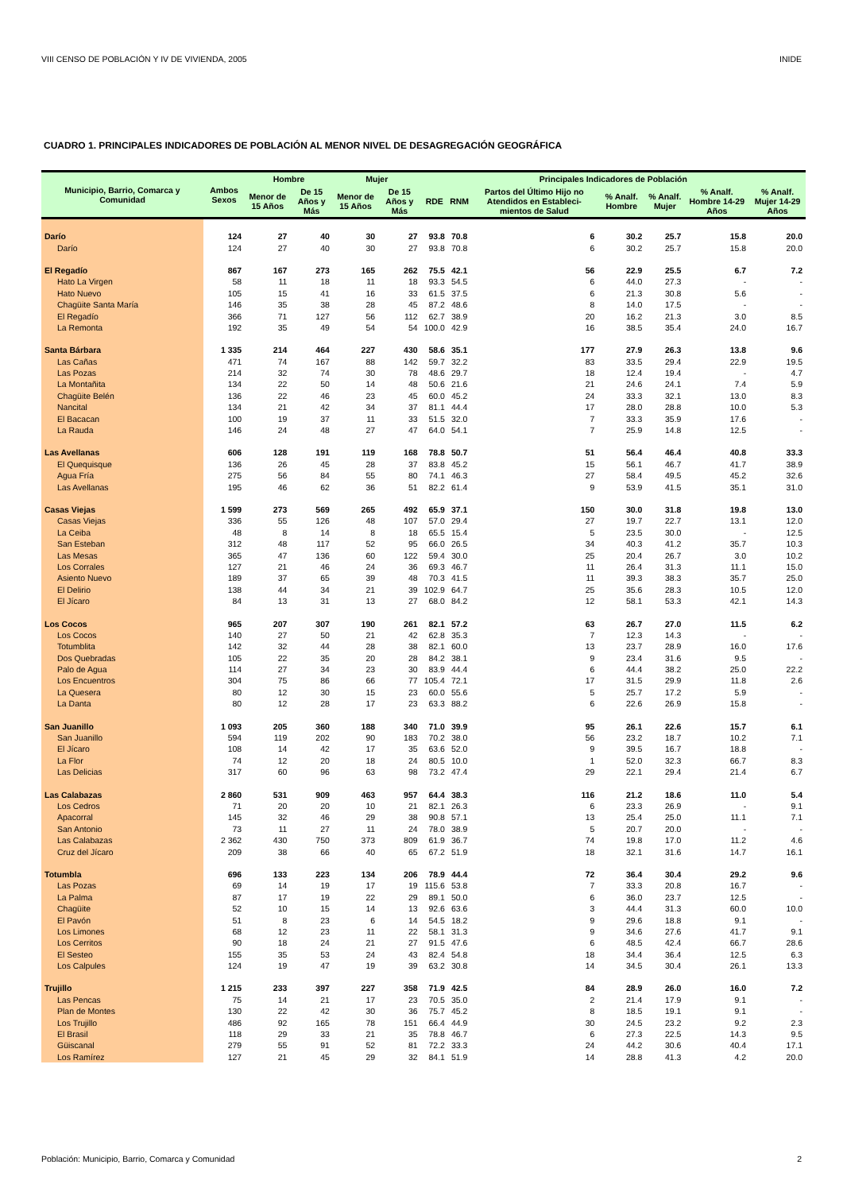VIII CENSO DE POBLACIÓN Y IV DE VIVIENDA, 2005 INIDE
CUADRO 1. PRINCIPALES INDICADORES DE POBLACIÓN AL MENOR NIVEL DE DESAGREGACIÓN GEOGRÁFICA
| Municipio, Barrio, Comarca y Comunidad | Ambos Sexos | Hombre | | Mujer | | Principales Indicadores de Población | | | | | | |
| --- | --- | --- | --- | --- | --- | --- | --- | --- | --- | --- | --- | --- |
| | | Menor de 15 Años | De 15 Años y Más | Menor de 15 Años | De 15 Años y Más | RDE | RNM | Partos del Último Hijo no Atendidos en Estableci-mientos de Salud | % Analf. Hombre | % Analf. Mujer | % Analf. Hombre 14-29 Años | % Analf. Mujer 14-29 Años |
| Darío | 124 | 27 | 40 | 30 | 27 | 93.8 | 70.8 | 6 | 30.2 | 25.7 | 15.8 | 20.0 |
| Darío | 124 | 27 | 40 | 30 | 27 | 93.8 | 70.8 | 6 | 30.2 | 25.7 | 15.8 | 20.0 |
| El Regadío | 867 | 167 | 273 | 165 | 262 | 75.5 | 42.1 | 56 | 22.9 | 25.5 | 6.7 | 7.2 |
| Hato La Virgen | 58 | 11 | 18 | 11 | 18 | 93.3 | 54.5 | 6 | 44.0 | 27.3 | - | - |
| Hato Nuevo | 105 | 15 | 41 | 16 | 33 | 61.5 | 37.5 | 6 | 21.3 | 30.8 | 5.6 | - |
| Chagüite Santa María | 146 | 35 | 38 | 28 | 45 | 87.2 | 48.6 | 8 | 14.0 | 17.5 | - | - |
| El Regadío | 366 | 71 | 127 | 56 | 112 | 62.7 | 38.9 | 20 | 16.2 | 21.3 | 3.0 | 8.5 |
| La Remonta | 192 | 35 | 49 | 54 | 54 | 100.0 | 42.9 | 16 | 38.5 | 35.4 | 24.0 | 16.7 |
| Santa Bárbara | 1 335 | 214 | 464 | 227 | 430 | 58.6 | 35.1 | 177 | 27.9 | 26.3 | 13.8 | 9.6 |
| Las Cañas | 471 | 74 | 167 | 88 | 142 | 59.7 | 32.2 | 83 | 33.5 | 29.4 | 22.9 | 19.5 |
| Las Pozas | 214 | 32 | 74 | 30 | 78 | 48.6 | 29.7 | 18 | 12.4 | 19.4 | - | 4.7 |
| La Montañita | 134 | 22 | 50 | 14 | 48 | 50.6 | 21.6 | 21 | 24.6 | 24.1 | 7.4 | 5.9 |
| Chagüite Belén | 136 | 22 | 46 | 23 | 45 | 60.0 | 45.2 | 24 | 33.3 | 32.1 | 13.0 | 8.3 |
| Nancital | 134 | 21 | 42 | 34 | 37 | 81.1 | 44.4 | 17 | 28.0 | 28.8 | 10.0 | 5.3 |
| El Bacacan | 100 | 19 | 37 | 11 | 33 | 51.5 | 32.0 | 7 | 33.3 | 35.9 | 17.6 | - |
| La Rauda | 146 | 24 | 48 | 27 | 47 | 64.0 | 54.1 | 7 | 25.9 | 14.8 | 12.5 | - |
| Las Avellanas | 606 | 128 | 191 | 119 | 168 | 78.8 | 50.7 | 51 | 56.4 | 46.4 | 40.8 | 33.3 |
| El Quequisque | 136 | 26 | 45 | 28 | 37 | 83.8 | 45.2 | 15 | 56.1 | 46.7 | 41.7 | 38.9 |
| Agua Fría | 275 | 56 | 84 | 55 | 80 | 74.1 | 46.3 | 27 | 58.4 | 49.5 | 45.2 | 32.6 |
| Las Avellanas | 195 | 46 | 62 | 36 | 51 | 82.2 | 61.4 | 9 | 53.9 | 41.5 | 35.1 | 31.0 |
| Casas Viejas | 1 599 | 273 | 569 | 265 | 492 | 65.9 | 37.1 | 150 | 30.0 | 31.8 | 19.8 | 13.0 |
| Casas Viejas | 336 | 55 | 126 | 48 | 107 | 57.0 | 29.4 | 27 | 19.7 | 22.7 | 13.1 | 12.0 |
| La Ceiba | 48 | 8 | 14 | 8 | 18 | 65.5 | 15.4 | 5 | 23.5 | 30.0 | - | 12.5 |
| San Esteban | 312 | 48 | 117 | 52 | 95 | 66.0 | 26.5 | 34 | 40.3 | 41.2 | 35.7 | 10.3 |
| Las Mesas | 365 | 47 | 136 | 60 | 122 | 59.4 | 30.0 | 25 | 20.4 | 26.7 | 3.0 | 10.2 |
| Los Corrales | 127 | 21 | 46 | 24 | 36 | 69.3 | 46.7 | 11 | 26.4 | 31.3 | 11.1 | 15.0 |
| Asiento Nuevo | 189 | 37 | 65 | 39 | 48 | 70.3 | 41.5 | 11 | 39.3 | 38.3 | 35.7 | 25.0 |
| El Delirio | 138 | 44 | 34 | 21 | 39 | 102.9 | 64.7 | 25 | 35.6 | 28.3 | 10.5 | 12.0 |
| El Jícaro | 84 | 13 | 31 | 13 | 27 | 68.0 | 84.2 | 12 | 58.1 | 53.3 | 42.1 | 14.3 |
| Los Cocos | 965 | 207 | 307 | 190 | 261 | 82.1 | 57.2 | 63 | 26.7 | 27.0 | 11.5 | 6.2 |
| Los Cocos | 140 | 27 | 50 | 21 | 42 | 62.8 | 35.3 | 7 | 12.3 | 14.3 | - | - |
| Totumblita | 142 | 32 | 44 | 28 | 38 | 82.1 | 60.0 | 13 | 23.7 | 28.9 | 16.0 | 17.6 |
| Dos Quebradas | 105 | 22 | 35 | 20 | 28 | 84.2 | 38.1 | 9 | 23.4 | 31.6 | 9.5 | - |
| Palo de Agua | 114 | 27 | 34 | 23 | 30 | 83.9 | 44.4 | 6 | 44.4 | 38.2 | 25.0 | 22.2 |
| Los Encuentros | 304 | 75 | 86 | 66 | 77 | 105.4 | 72.1 | 17 | 31.5 | 29.9 | 11.8 | 2.6 |
| La Quesera | 80 | 12 | 30 | 15 | 23 | 60.0 | 55.6 | 5 | 25.7 | 17.2 | 5.9 | - |
| La Danta | 80 | 12 | 28 | 17 | 23 | 63.3 | 88.2 | 6 | 22.6 | 26.9 | 15.8 | - |
| San Juanillo | 1 093 | 205 | 360 | 188 | 340 | 71.0 | 39.9 | 95 | 26.1 | 22.6 | 15.7 | 6.1 |
| San Juanillo | 594 | 119 | 202 | 90 | 183 | 70.2 | 38.0 | 56 | 23.2 | 18.7 | 10.2 | 7.1 |
| El Jícaro | 108 | 14 | 42 | 17 | 35 | 63.6 | 52.0 | 9 | 39.5 | 16.7 | 18.8 | - |
| La Flor | 74 | 12 | 20 | 18 | 24 | 80.5 | 10.0 | 1 | 52.0 | 32.3 | 66.7 | 8.3 |
| Las Delicias | 317 | 60 | 96 | 63 | 98 | 73.2 | 47.4 | 29 | 22.1 | 29.4 | 21.4 | 6.7 |
| Las Calabazas | 2 860 | 531 | 909 | 463 | 957 | 64.4 | 38.3 | 116 | 21.2 | 18.6 | 11.0 | 5.4 |
| Los Cedros | 71 | 20 | 20 | 10 | 21 | 82.1 | 26.3 | 6 | 23.3 | 26.9 | - | 9.1 |
| Apacorral | 145 | 32 | 46 | 29 | 38 | 90.8 | 57.1 | 13 | 25.4 | 25.0 | 11.1 | 7.1 |
| San Antonio | 73 | 11 | 27 | 11 | 24 | 78.0 | 38.9 | 5 | 20.7 | 20.0 | - | - |
| Las Calabazas | 2 362 | 430 | 750 | 373 | 809 | 61.9 | 36.7 | 74 | 19.8 | 17.0 | 11.2 | 4.6 |
| Cruz del Jícaro | 209 | 38 | 66 | 40 | 65 | 67.2 | 51.9 | 18 | 32.1 | 31.6 | 14.7 | 16.1 |
| Totumbla | 696 | 133 | 223 | 134 | 206 | 78.9 | 44.4 | 72 | 36.4 | 30.4 | 29.2 | 9.6 |
| Las Pozas | 69 | 14 | 19 | 17 | 19 | 115.6 | 53.8 | 7 | 33.3 | 20.8 | 16.7 | - |
| La Palma | 87 | 17 | 19 | 22 | 29 | 89.1 | 50.0 | 6 | 36.0 | 23.7 | 12.5 | - |
| Chagüite | 52 | 10 | 15 | 14 | 13 | 92.6 | 63.6 | 3 | 44.4 | 31.3 | 60.0 | 10.0 |
| El Pavón | 51 | 8 | 23 | 6 | 14 | 54.5 | 18.2 | 9 | 29.6 | 18.8 | 9.1 | - |
| Los Limones | 68 | 12 | 23 | 11 | 22 | 58.1 | 31.3 | 9 | 34.6 | 27.6 | 41.7 | 9.1 |
| Los Cerritos | 90 | 18 | 24 | 21 | 27 | 91.5 | 47.6 | 6 | 48.5 | 42.4 | 66.7 | 28.6 |
| El Sesteo | 155 | 35 | 53 | 24 | 43 | 82.4 | 54.8 | 18 | 34.4 | 36.4 | 12.5 | 6.3 |
| Los Calpules | 124 | 19 | 47 | 19 | 39 | 63.2 | 30.8 | 14 | 34.5 | 30.4 | 26.1 | 13.3 |
| Trujillo | 1 215 | 233 | 397 | 227 | 358 | 71.9 | 42.5 | 84 | 28.9 | 26.0 | 16.0 | 7.2 |
| Las Pencas | 75 | 14 | 21 | 17 | 23 | 70.5 | 35.0 | 2 | 21.4 | 17.9 | 9.1 | - |
| Plan de Montes | 130 | 22 | 42 | 30 | 36 | 75.7 | 45.2 | 8 | 18.5 | 19.1 | 9.1 | - |
| Los Trujillo | 486 | 92 | 165 | 78 | 151 | 66.4 | 44.9 | 30 | 24.5 | 23.2 | 9.2 | 2.3 |
| El Brasil | 118 | 29 | 33 | 21 | 35 | 78.8 | 46.7 | 6 | 27.3 | 22.5 | 14.3 | 9.5 |
| Güiscanal | 279 | 55 | 91 | 52 | 81 | 72.2 | 33.3 | 24 | 44.2 | 30.6 | 40.4 | 17.1 |
| Los Ramírez | 127 | 21 | 45 | 29 | 32 | 84.1 | 51.9 | 14 | 28.8 | 41.3 | 4.2 | 20.0 |
Población: Municipio, Barrio, Comarca y Comunidad 2